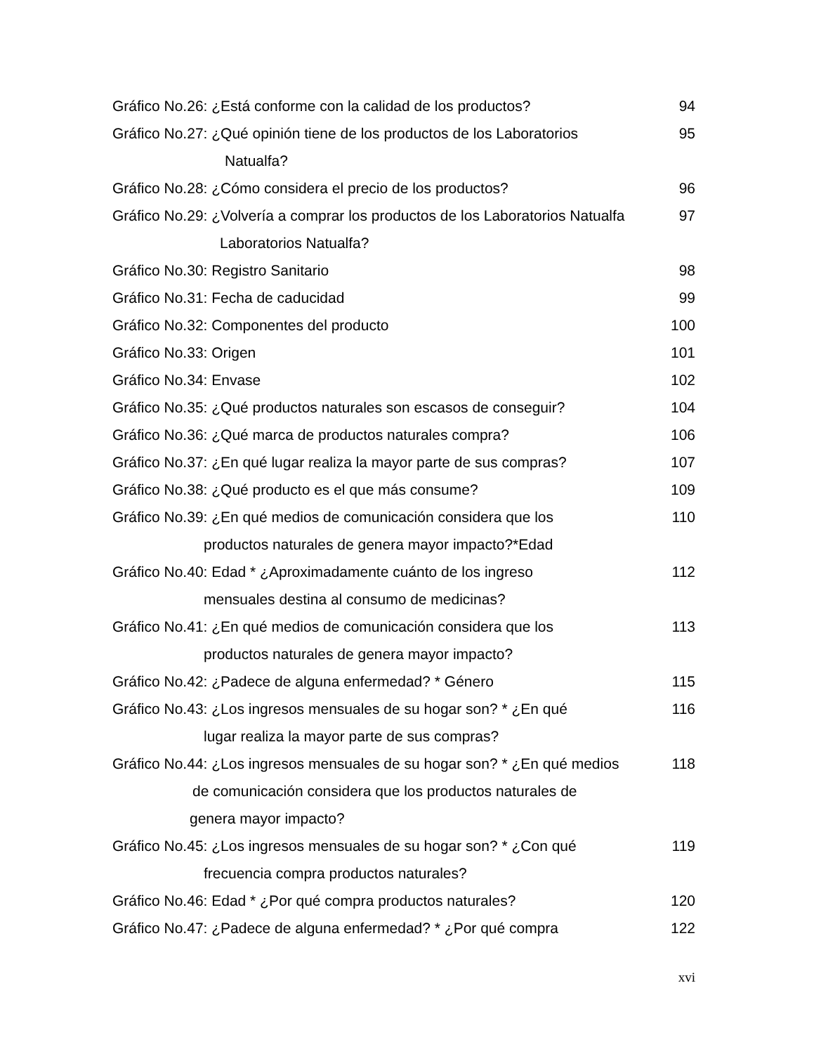Gráfico No.26: ¿Está conforme con la calidad de los productos? 94
Gráfico No.27: ¿Qué opinión tiene de los productos de los Laboratorios 95
Natualfa?
Gráfico No.28: ¿Cómo considera el precio de los productos? 96
Gráfico No.29: ¿Volvería a comprar los productos de los Laboratorios Natualfa 97
Laboratorios Natualfa?
Gráfico No.30: Registro Sanitario 98
Gráfico No.31: Fecha de caducidad 99
Gráfico No.32: Componentes del producto 100
Gráfico No.33: Origen 101
Gráfico No.34: Envase 102
Gráfico No.35: ¿Qué productos naturales son escasos de conseguir? 104
Gráfico No.36: ¿Qué marca de productos naturales compra? 106
Gráfico No.37: ¿En qué lugar realiza la mayor parte de sus compras? 107
Gráfico No.38: ¿Qué producto es el que más consume? 109
Gráfico No.39: ¿En qué medios de comunicación considera que los 110
productos naturales de genera mayor impacto?*Edad
Gráfico No.40: Edad * ¿Aproximadamente cuánto de los ingreso 112
mensuales destina al consumo de medicinas?
Gráfico No.41: ¿En qué medios de comunicación considera que los 113
productos naturales de genera mayor impacto?
Gráfico No.42: ¿Padece de alguna enfermedad? * Género 115
Gráfico No.43: ¿Los ingresos mensuales de su hogar son? * ¿En qué 116
lugar realiza la mayor parte de sus compras?
Gráfico No.44: ¿Los ingresos mensuales de su hogar son? * ¿En qué medios 118
de comunicación considera que los productos naturales de
genera mayor impacto?
Gráfico No.45: ¿Los ingresos mensuales de su hogar son? * ¿Con qué 119
frecuencia compra productos naturales?
Gráfico No.46: Edad * ¿Por qué compra productos naturales? 120
Gráfico No.47: ¿Padece de alguna enfermedad? * ¿Por qué compra 122
xvi